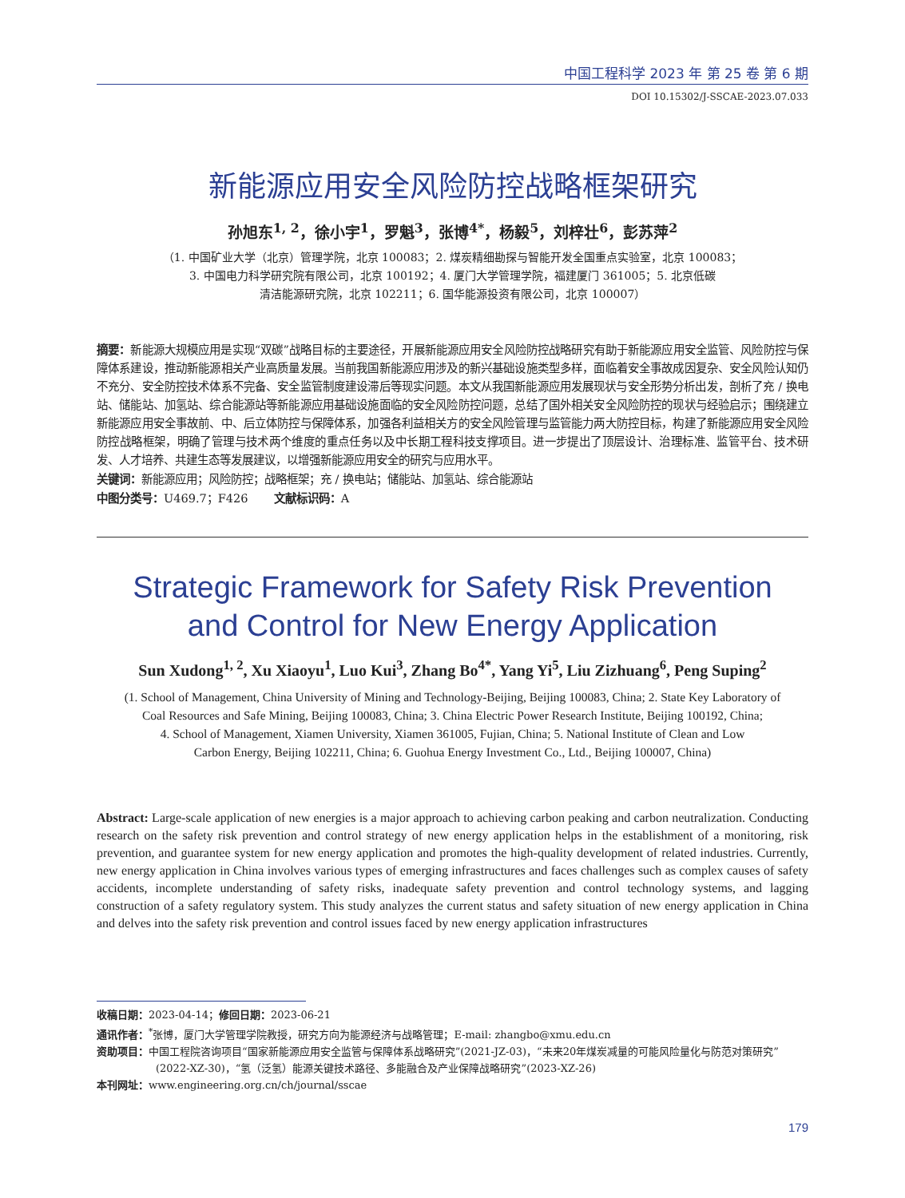中国工程科学 2023 年 第 25 卷 第 6 期
DOI 10.15302/J-SSCAE-2023.07.033
新能源应用安全风险防控战略框架研究
孙旭东<sup>1, 2</sup>，徐小宇<sup>1</sup>，罗魁<sup>3</sup>，张博<sup>4*</sup>，杨毅<sup>5</sup>，刘梓壮<sup>6</sup>，彭苏萍<sup>2</sup>
（1. 中国矿业大学（北京）管理学院，北京 100083；2. 煤炭精细勘探与智能开发全国重点实验室，北京 100083；
3. 中国电力科学研究院有限公司，北京 100192；4. 厦门大学管理学院，福建厦门 361005；5. 北京低碳
清洁能源研究院，北京 102211；6. 国华能源投资有限公司，北京 100007）
摘要：新能源大规模应用是实现“双碳”战略目标的主要途径，开展新能源应用安全风险防控战略研究有助于新能源应用安全监管、风险防控与保障体系建设，推动新能源相关产业高质量发展。当前我国新能源应用涉及的新兴基础设施类型多样，面临着安全事故成因复杂、安全风险认知仍不充分、安全防控技术体系不完备、安全监管制度建设滞后等现实问题。本文从我国新能源应用发展现状与安全形势分析出发，剖析了充 / 换电站、储能站、加氢站、综合能源站等新能源应用基础设施面临的安全风险防控问题，总结了国外相关安全风险防控的现状与经验启示；围绕建立新能源应用安全事故前、中、后立体防控与保障体系，加强各利益相关方的安全风险管理与监管能力两大防控目标，构建了新能源应用安全风险防控战略框架，明确了管理与技术两个维度的重点任务以及中长期工程科技支撑项目。进一步提出了顶层设计、治理标准、监管平台、技术研发、人才培养、共建生态等发展建议，以增强新能源应用安全的研究与应用水平。
关键词：新能源应用；风险防控；战略框架；充 / 换电站；储能站、加氢站、综合能源站
中图分类号：U469.7；F426 文献标识码：A
Strategic Framework for Safety Risk Prevention
and Control for New Energy Application
Sun Xudong<sup>1, 2</sup>, Xu Xiaoyu<sup>1</sup>, Luo Kui<sup>3</sup>, Zhang Bo<sup>4*</sup>, Yang Yi<sup>5</sup>, Liu Zizhuang<sup>6</sup>, Peng Suping<sup>2</sup>
(1. School of Management, China University of Mining and Technology-Beijing, Beijing 100083, China; 2. State Key Laboratory of
Coal Resources and Safe Mining, Beijing 100083, China; 3. China Electric Power Research Institute, Beijing 100192, China;
4. School of Management, Xiamen University, Xiamen 361005, Fujian, China; 5. National Institute of Clean and Low
Carbon Energy, Beijing 102211, China; 6. Guohua Energy Investment Co., Ltd., Beijing 100007, China)
Abstract: Large-scale application of new energies is a major approach to achieving carbon peaking and carbon neutralization. Conducting research on the safety risk prevention and control strategy of new energy application helps in the establishment of a monitoring, risk prevention, and guarantee system for new energy application and promotes the high-quality development of related industries. Currently, new energy application in China involves various types of emerging infrastructures and faces challenges such as complex causes of safety accidents, incomplete understanding of safety risks, inadequate safety prevention and control technology systems, and lagging construction of a safety regulatory system. This study analyzes the current status and safety situation of new energy application in China and delves into the safety risk prevention and control issues faced by new energy application infrastructures
收稿日期：2023-04-14；修回日期：2023-06-21
通讯作者：<sup>*</sup>张博，厦门大学管理学院教授，研究方向为能源经济与战略管理；E-mail: zhangbo@xmu.edu.cn
资助项目：中国工程院咨询项目“国家新能源应用安全监管与保障体系战略研究”(2021-JZ-03)，“未来20年煤炭减量的可能风险量化与防范对策研究”(2022-XZ-30)，“氢（泛氢）能源关键技术路径、多能融合及产业保障战略研究”(2023-XZ-26)
本刊网址：www.engineering.org.cn/ch/journal/sscae
179